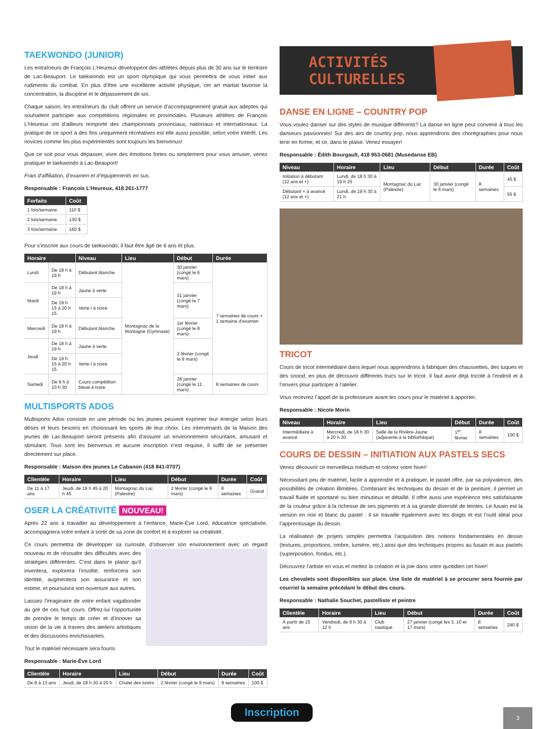TAEKWONDO (JUNIOR)
Les entraîneurs de François L’Heureux développent des athlètes depuis plus de 30 ans sur le territoire de Lac-Beauport. Le taekwondo est un sport olympique qui vous permettra de vous initier aux rudiments du combat. En plus d’être une excellente activité physique, cet art martial favorise la concentration, la discipline et le dépassement de soi.
Chaque saison, les entraîneurs du club offrent un service d’accompagnement gratuit aux adeptes qui souhaitent participer aux compétitions régionales et provinciales. Plusieurs athlètes de François L’Heureux ont d’ailleurs remporté des championnats provinciaux, nationaux et internationaux. La pratique de ce sport à des fins uniquement récréatives est elle aussi possible, selon votre intérêt. Les novices comme les plus expérimentés sont toujours les bienvenus!
Que ce soit pour vous dépasser, vivre des émotions fortes ou simplement pour vous amuser, venez pratiquer le taekwondo à Lac-Beauport!
Frais d’affiliation, d’examen et d’équipements en sus.
Responsable : François L’Heureux, 418 261-1777
| Forfaits | Coût |
| --- | --- |
| 1 fois/semaine | 110 $ |
| 2 fois/semaine | 130 $ |
| 3 fois/semaine | 160 $ |
Pour s’inscrire aux cours de taekwondo, il faut être âgé de 6 ans et plus.
| Horaire | | Niveau | Lieu | Début | Durée |
| --- | --- | --- | --- | --- | --- |
| Lundi | De 18 h à 19 h | Débutant blanche | Montagnac de la Montagne (Gymnase) | 30 janvier (congé le 6 mars) | 7 semaines de cours + 1 semaine d’examen |
| Mardi | De 18 h à 19 h | Jaune à verte | | 31 janvier (congé le 7 mars) | |
| | De 19 h 15 à 20 h 15 | Verte I à noire | | | |
| Mercredi | De 18 h à 19 h | Débutant blanche | | 1er février (congé le 8 mars) | |
| Jeudi | De 18 h à 19 h | Jaune à verte | | 2 février (congé le 9 mars) | |
| | De 19 h 15 à 20 h 15 | Verte I à noire | | | |
| Samedi | De 9 h à 10 h 30 | Cours compétition bleue à noire | | 28 janvier (congé le 11 mars) | 8 semaines de cours |
MULTISPORTS ADOS
Multisports Ados consiste en une période où les jeunes peuvent exprimer leur énergie selon leurs désirs et leurs besoins en choisissant les sports de leur choix. Les intervenants de la Maison des jeunes de Lac-Beauport seront présents afin d’assurer un environnement sécuritaire, amusant et stimulant. Tous sont les bienvenus et aucune inscription n’est requise, il suffit de se présenter directement sur place.
Responsable : Maison des jeunes Le Cabanon (418 841-0707)
| Clientèle | Horaire | Lieu | Début | Durée | Coût |
| --- | --- | --- | --- | --- | --- |
| De 11 à 17 ans | Jeudi, de 19 h 45 à 20 h 45 | Montagnac du Lac (Palestre) | 2 février (congé le 9 mars) | 8 semaines | Gratuit |
OSER LA CRÉATIVITÉ NOUVEAU!
Après 22 ans à travailler au développement à l’enfance, Marie-Ève Lord, éducatrice spécialisée, accompagnera votre enfant à sortir de sa zone de confort et à explorer sa créativité.
Ce cours permettra de développer sa curiosité, d’observer son environnement avec un regard nouveau et de résoudre des difficultés avec des stratégies différentes. C’est dans le plaisir qu’il inventera, explorera l’insolite, renforcera son identité, augmentera son assurance et son estime, et poursuivra son ouverture aux autres.
Laissez l’imaginaire de votre enfant vagabonder au gré de ces huit cours. Offrez-lui l’opportunité de prendre le temps de créer et d’innover sa vision de la vie à travers des ateliers artistiques et des discussions enrichissantes.
Tout le matériel nécessaire sera fourni.
Responsable : Marie-Ève Lord
| Clientèle | Horaire | Lieu | Début | Durée | Coût |
| --- | --- | --- | --- | --- | --- |
| De 8 à 13 ans | Jeudi, de 18 h 30 à 20 h | Chalet des loisirs | 2 février (congé le 9 mars) | 8 semaines | 100 $ |
ACTIVITÉS
CULTURELLES
DANSE EN LIGNE – COUNTRY POP
Vous voulez danser sur des styles de musique différents? La danse en ligne peut convenir à tous les danseurs passionnés! Sur des airs de country pop, nous apprendrons des chorégraphies pour nous tenir en forme, et ce, dans le plaisir. Venez essayer!
Responsable : Édith Bourgault, 418 953-0681 (Musedanse EB)
| Niveau | Horaire | Lieu | Début | Durée | Coût |
| --- | --- | --- | --- | --- | --- |
| Initiation à débutant (12 ans et +) | Lundi, de 18 h 30 à 19 h 25 | Montagnac du Lac (Palestre) | 30 janvier (congé le 6 mars) | 8 semaines | 45 $ |
| Débutant + à avancé (12 ans et +) | Lundi, de 19 h 30 à 21 h | | | | 55 $ |
TRICOT
Cours de tricot intermédiaire dans lequel nous apprendrons à fabriquer des chaussettes, des tuques et des snood, en plus de découvrir différents trucs sur le tricot. Il faut avoir déjà tricoté à l’endroit et à l’envers pour participer à l’atelier.
Vous recevrez l’appel de la professeure avant les cours pour le matériel à apporter.
Responsable : Nicole Morin
| Niveau | Horaire | Lieu | Début | Durée | Coût |
| --- | --- | --- | --- | --- | --- |
| Intermédiaire à avancé | Mercredi, de 18 h 30 à 20 h 30 | Salle de la Rivière-Jaune (adjacente à la bibliothèque) | 1<sup>er</sup> février | 8 semaines | 100 $ |
COURS DE DESSIN – INITIATION AUX PASTELS SECS
Venez découvrir ce merveilleux médium et colorez votre hiver!
Nécessitant peu de matériel, facile à apprendre et à pratiquer, le pastel offre, par sa polyvalence, des possibilités de création illimitées. Combinant les techniques du dessin et de la peinture, il permet un travail fluide et spontané ou bien minutieux et détaillé. Il offre aussi une expérience très satisfaisante de la couleur grâce à la richesse de ses pigments et à sa grande diversité de teintes. Le fusain est la version en noir et blanc du pastel : il se travaille également avec les doigts et est l’outil idéal pour l’apprentissage du dessin.
La réalisation de projets simples permettra l’acquisition des notions fondamentales en dessin (textures, proportions, ombre, lumière, etc.) ainsi que des techniques propres au fusain et aux pastels (superposition, fondus, etc.).
Découvrez l’artiste en vous et mettez la création et la joie dans votre quotidien cet hiver!
Les chevalets sont disponibles sur place. Une liste de matériel à se procurer sera fournie par courriel la semaine précédant le début des cours.
Responsable : Nathalie Souchet, pastelliste et peintre
| Clientèle | Horaire | Lieu | Début | Durée | Coût |
| --- | --- | --- | --- | --- | --- |
| À partir de 15 ans | Vendredi, de 9 h 30 à 12 h | Club nautique | 27 janvier (congé les 3, 10 et 17 mars) | 8 semaines | 240 $ |
Inscription
3